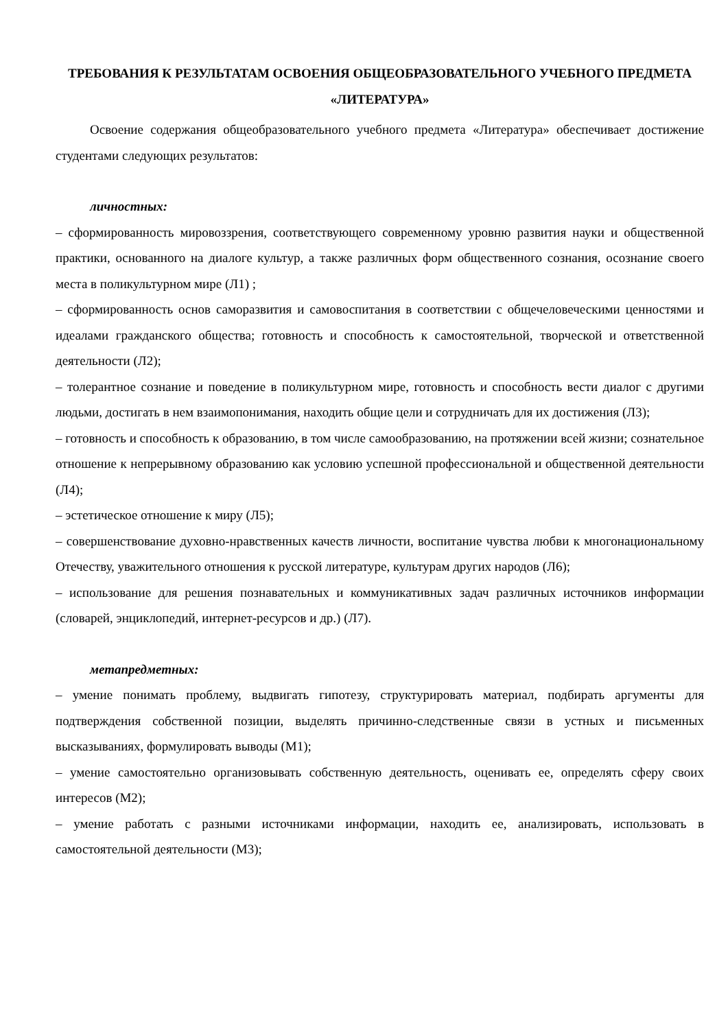ТРЕБОВАНИЯ К РЕЗУЛЬТАТАМ ОСВОЕНИЯ ОБЩЕОБРАЗОВАТЕЛЬНОГО УЧЕБНОГО ПРЕДМЕТА «ЛИТЕРАТУРА»
Освоение содержания общеобразовательного учебного предмета «Литература» обеспечивает достижение студентами следующих результатов:
личностных:
– сформированность мировоззрения, соответствующего современному уровню развития науки и общественной практики, основанного на диалоге культур, а также различных форм общественного сознания, осознание своего места в поликультурном мире (Л1) ;
– сформированность основ саморазвития и самовоспитания в соответствии с общечеловеческими ценностями и идеалами гражданского общества; готовность и способность к самостоятельной, творческой и ответственной деятельности (Л2);
– толерантное сознание и поведение в поликультурном мире, готовность и способность вести диалог с другими людьми, достигать в нем взаимопонимания, находить общие цели и сотрудничать для их достижения (Л3);
– готовность и способность к образованию, в том числе самообразованию, на протяжении всей жизни; сознательное отношение к непрерывному образованию как условию успешной профессиональной и общественной деятельности (Л4);
– эстетическое отношение к миру (Л5);
– совершенствование духовно-нравственных качеств личности, воспитание чувства любви к многонациональному Отечеству, уважительного отношения к русской литературе, культурам других народов (Л6);
– использование для решения познавательных и коммуникативных задач различных источников информации (словарей, энциклопедий, интернет-ресурсов и др.) (Л7).
метапредметных:
– умение понимать проблему, выдвигать гипотезу, структурировать материал, подбирать аргументы для подтверждения собственной позиции, выделять причинно-следственные связи в устных и письменных высказываниях, формулировать выводы (М1);
– умение самостоятельно организовывать собственную деятельность, оценивать ее, определять сферу своих интересов (М2);
– умение работать с разными источниками информации, находить ее, анализировать, использовать в самостоятельной деятельности (М3);